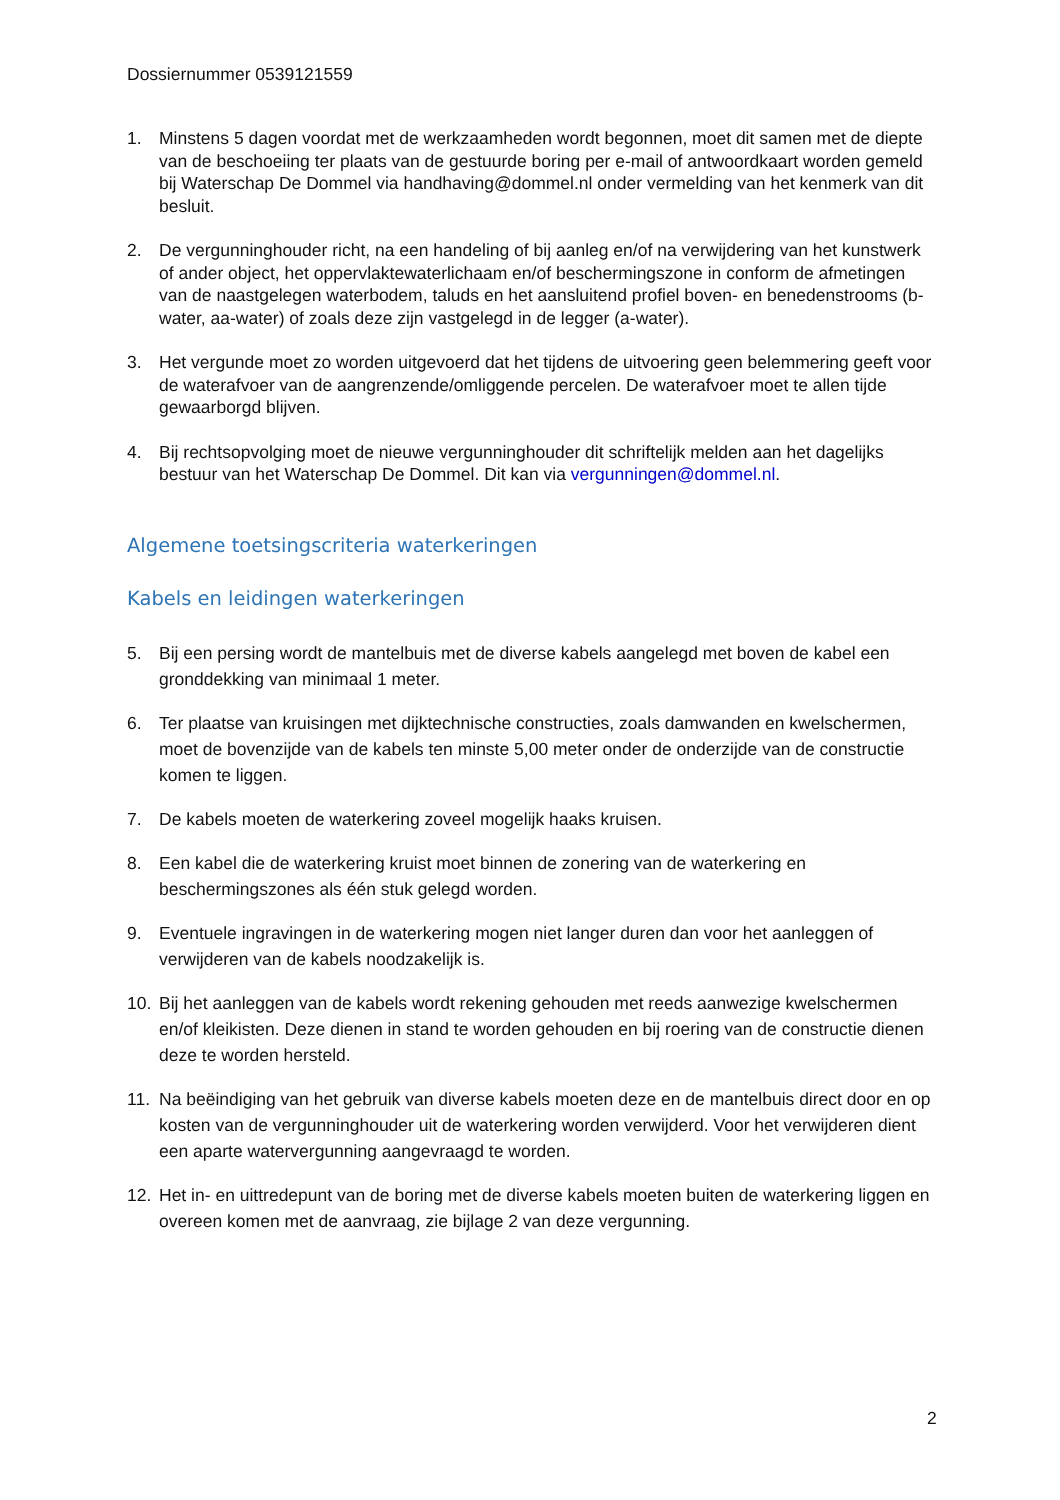Dossiernummer 0539121559
1. Minstens 5 dagen voordat met de werkzaamheden wordt begonnen, moet dit samen met de diepte van de beschoeiing ter plaats van de gestuurde boring per e-mail of antwoordkaart worden gemeld bij Waterschap De Dommel via handhaving@dommel.nl onder vermelding van het kenmerk van dit besluit.
2. De vergunninghouder richt, na een handeling of bij aanleg en/of na verwijdering van het kunstwerk of ander object, het oppervlaktewaterlichaam en/of beschermingszone in conform de afmetingen van de naastgelegen waterbodem, taluds en het aansluitend profiel boven- en benedenstrooms (b-water, aa-water) of zoals deze zijn vastgelegd in de legger (a-water).
3. Het vergunde moet zo worden uitgevoerd dat het tijdens de uitvoering geen belemmering geeft voor de waterafvoer van de aangrenzende/omliggende percelen. De waterafvoer moet te allen tijde gewaarborgd blijven.
4. Bij rechtsopvolging moet de nieuwe vergunninghouder dit schriftelijk melden aan het dagelijks bestuur van het Waterschap De Dommel. Dit kan via vergunningen@dommel.nl.
Algemene toetsingscriteria waterkeringen
Kabels en leidingen waterkeringen
5. Bij een persing wordt de mantelbuis met de diverse kabels aangelegd met boven de kabel een gronddekking van minimaal 1 meter.
6. Ter plaatse van kruisingen met dijktechnische constructies, zoals damwanden en kwelschermen, moet de bovenzijde van de kabels ten minste 5,00 meter onder de onderzijde van de constructie komen te liggen.
7. De kabels moeten de waterkering zoveel mogelijk haaks kruisen.
8. Een kabel die de waterkering kruist moet binnen de zonering van de waterkering en beschermingszones als één stuk gelegd worden.
9. Eventuele ingravingen in de waterkering mogen niet langer duren dan voor het aanleggen of verwijderen van de kabels noodzakelijk is.
10. Bij het aanleggen van de kabels wordt rekening gehouden met reeds aanwezige kwelschermen en/of kleikisten. Deze dienen in stand te worden gehouden en bij roering van de constructie dienen deze te worden hersteld.
11. Na beëindiging van het gebruik van diverse kabels moeten deze en de mantelbuis direct door en op kosten van de vergunninghouder uit de waterkering worden verwijderd. Voor het verwijderen dient een aparte watervergunning aangevraagd te worden.
12. Het in- en uittredepunt van de boring met de diverse kabels moeten buiten de waterkering liggen en overeen komen met de aanvraag, zie bijlage 2 van deze vergunning.
2